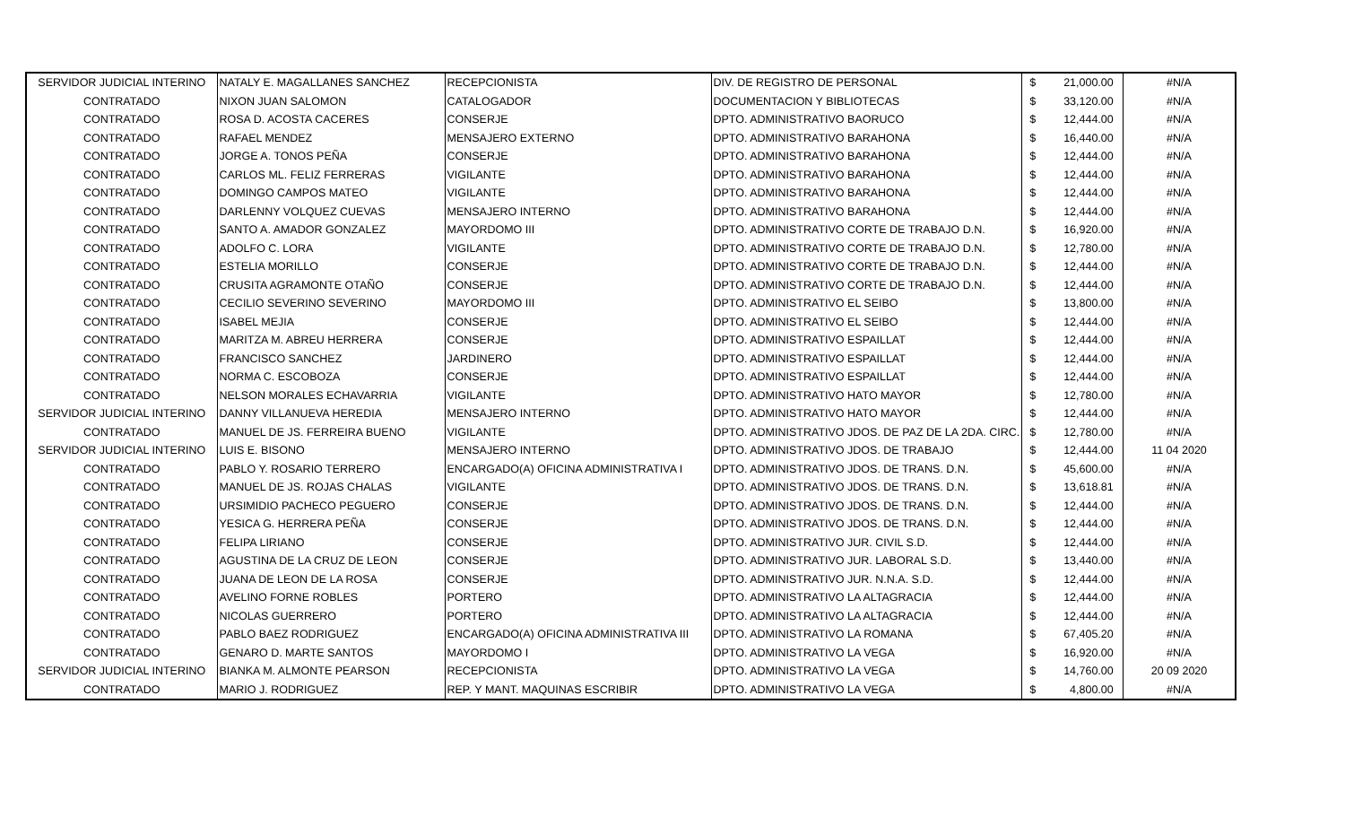| SERVIDOR JUDICIAL INTERINO | NATALY E. MAGALLANES SANCHEZ | RECEPCIONISTA | DIV. DE REGISTRO DE PERSONAL | $ | 21,000.00 | #N/A |
| CONTRATADO | NIXON JUAN SALOMON | CATALOGADOR | DOCUMENTACION Y BIBLIOTECAS | $ | 33,120.00 | #N/A |
| CONTRATADO | ROSA D. ACOSTA CACERES | CONSERJE | DPTO. ADMINISTRATIVO BAORUCO | $ | 12,444.00 | #N/A |
| CONTRATADO | RAFAEL MENDEZ | MENSAJERO EXTERNO | DPTO. ADMINISTRATIVO BARAHONA | $ | 16,440.00 | #N/A |
| CONTRATADO | JORGE A. TONOS PEÑA | CONSERJE | DPTO. ADMINISTRATIVO BARAHONA | $ | 12,444.00 | #N/A |
| CONTRATADO | CARLOS ML. FELIZ FERRERAS | VIGILANTE | DPTO. ADMINISTRATIVO BARAHONA | $ | 12,444.00 | #N/A |
| CONTRATADO | DOMINGO CAMPOS MATEO | VIGILANTE | DPTO. ADMINISTRATIVO BARAHONA | $ | 12,444.00 | #N/A |
| CONTRATADO | DARLENNY VOLQUEZ CUEVAS | MENSAJERO INTERNO | DPTO. ADMINISTRATIVO BARAHONA | $ | 12,444.00 | #N/A |
| CONTRATADO | SANTO A. AMADOR GONZALEZ | MAYORDOMO III | DPTO. ADMINISTRATIVO CORTE DE TRABAJO D.N. | $ | 16,920.00 | #N/A |
| CONTRATADO | ADOLFO C. LORA | VIGILANTE | DPTO. ADMINISTRATIVO CORTE DE TRABAJO D.N. | $ | 12,780.00 | #N/A |
| CONTRATADO | ESTELIA MORILLO | CONSERJE | DPTO. ADMINISTRATIVO CORTE DE TRABAJO D.N. | $ | 12,444.00 | #N/A |
| CONTRATADO | CRUSITA AGRAMONTE OTAÑO | CONSERJE | DPTO. ADMINISTRATIVO CORTE DE TRABAJO D.N. | $ | 12,444.00 | #N/A |
| CONTRATADO | CECILIO SEVERINO SEVERINO | MAYORDOMO III | DPTO. ADMINISTRATIVO EL SEIBO | $ | 13,800.00 | #N/A |
| CONTRATADO | ISABEL MEJIA | CONSERJE | DPTO. ADMINISTRATIVO EL SEIBO | $ | 12,444.00 | #N/A |
| CONTRATADO | MARITZA M. ABREU HERRERA | CONSERJE | DPTO. ADMINISTRATIVO ESPAILLAT | $ | 12,444.00 | #N/A |
| CONTRATADO | FRANCISCO SANCHEZ | JARDINERO | DPTO. ADMINISTRATIVO ESPAILLAT | $ | 12,444.00 | #N/A |
| CONTRATADO | NORMA C. ESCOBOZA | CONSERJE | DPTO. ADMINISTRATIVO ESPAILLAT | $ | 12,444.00 | #N/A |
| CONTRATADO | NELSON MORALES ECHAVARRIA | VIGILANTE | DPTO. ADMINISTRATIVO HATO MAYOR | $ | 12,780.00 | #N/A |
| SERVIDOR JUDICIAL INTERINO | DANNY VILLANUEVA HEREDIA | MENSAJERO INTERNO | DPTO. ADMINISTRATIVO HATO MAYOR | $ | 12,444.00 | #N/A |
| CONTRATADO | MANUEL DE JS. FERREIRA BUENO | VIGILANTE | DPTO. ADMINISTRATIVO JDOS. DE PAZ DE LA 2DA. CIRC. | $ | 12,780.00 | #N/A |
| SERVIDOR JUDICIAL INTERINO | LUIS E. BISONO | MENSAJERO INTERNO | DPTO. ADMINISTRATIVO JDOS. DE TRABAJO | $ | 12,444.00 | 11 04 2020 |
| CONTRATADO | PABLO Y. ROSARIO TERRERO | ENCARGADO(A) OFICINA ADMINISTRATIVA I | DPTO. ADMINISTRATIVO JDOS. DE TRANS. D.N. | $ | 45,600.00 | #N/A |
| CONTRATADO | MANUEL DE JS. ROJAS CHALAS | VIGILANTE | DPTO. ADMINISTRATIVO JDOS. DE TRANS. D.N. | $ | 13,618.81 | #N/A |
| CONTRATADO | URSIMIDIO PACHECO PEGUERO | CONSERJE | DPTO. ADMINISTRATIVO JDOS. DE TRANS. D.N. | $ | 12,444.00 | #N/A |
| CONTRATADO | YESICA G. HERRERA PEÑA | CONSERJE | DPTO. ADMINISTRATIVO JDOS. DE TRANS. D.N. | $ | 12,444.00 | #N/A |
| CONTRATADO | FELIPA LIRIANO | CONSERJE | DPTO. ADMINISTRATIVO JUR. CIVIL S.D. | $ | 12,444.00 | #N/A |
| CONTRATADO | AGUSTINA DE LA CRUZ DE LEON | CONSERJE | DPTO. ADMINISTRATIVO JUR. LABORAL S.D. | $ | 13,440.00 | #N/A |
| CONTRATADO | JUANA DE LEON DE LA ROSA | CONSERJE | DPTO. ADMINISTRATIVO JUR. N.N.A. S.D. | $ | 12,444.00 | #N/A |
| CONTRATADO | AVELINO FORNE ROBLES | PORTERO | DPTO. ADMINISTRATIVO LA ALTAGRACIA | $ | 12,444.00 | #N/A |
| CONTRATADO | NICOLAS GUERRERO | PORTERO | DPTO. ADMINISTRATIVO LA ALTAGRACIA | $ | 12,444.00 | #N/A |
| CONTRATADO | PABLO BAEZ RODRIGUEZ | ENCARGADO(A) OFICINA ADMINISTRATIVA III | DPTO. ADMINISTRATIVO LA ROMANA | $ | 67,405.20 | #N/A |
| CONTRATADO | GENARO D. MARTE SANTOS | MAYORDOMO I | DPTO. ADMINISTRATIVO LA VEGA | $ | 16,920.00 | #N/A |
| SERVIDOR JUDICIAL INTERINO | BIANKA M. ALMONTE PEARSON | RECEPCIONISTA | DPTO. ADMINISTRATIVO LA VEGA | $ | 14,760.00 | 20 09 2020 |
| CONTRATADO | MARIO J. RODRIGUEZ | REP. Y MANT. MAQUINAS ESCRIBIR | DPTO. ADMINISTRATIVO LA VEGA | $ | 4,800.00 | #N/A |